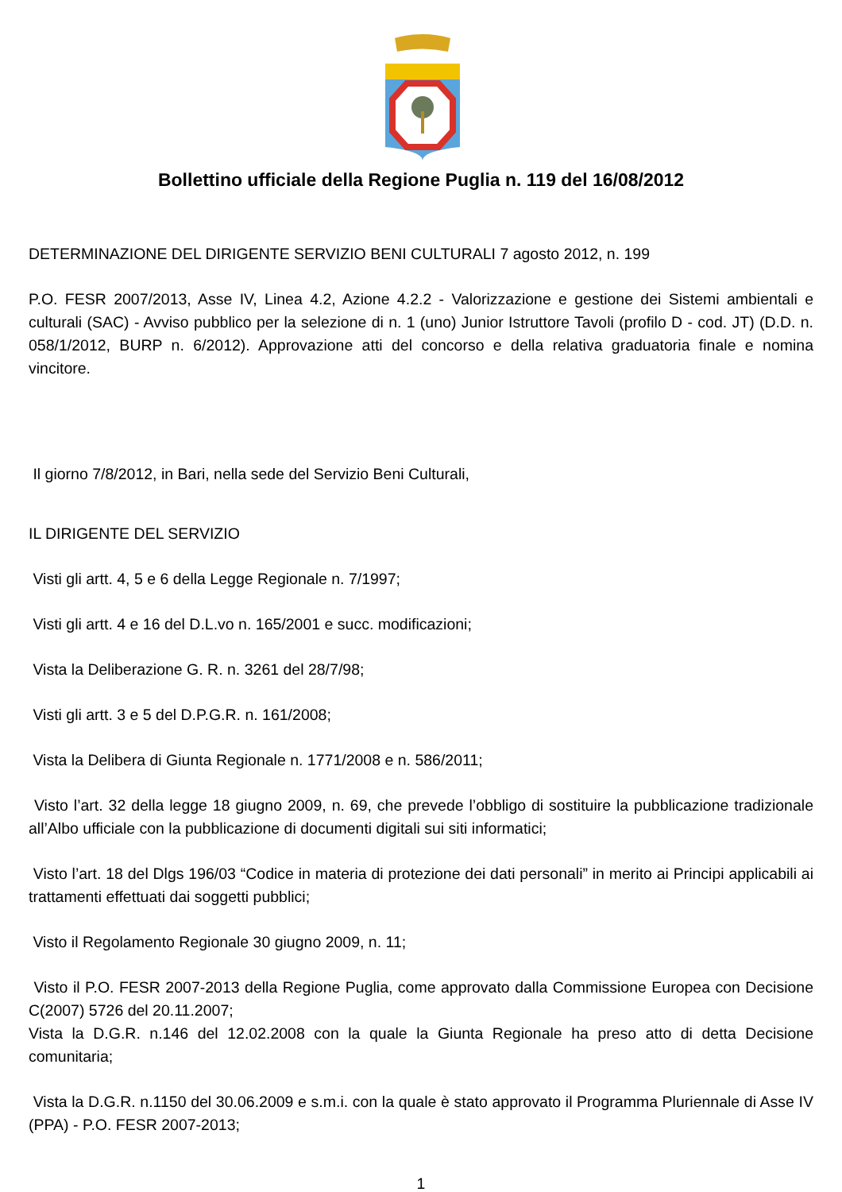Bollettino ufficiale della Regione Puglia n. 119 del 16/08/2012
DETERMINAZIONE DEL DIRIGENTE SERVIZIO BENI CULTURALI 7 agosto 2012, n. 199
P.O. FESR 2007/2013, Asse IV, Linea 4.2, Azione 4.2.2 - Valorizzazione e gestione dei Sistemi ambientali e culturali (SAC) - Avviso pubblico per la selezione di n. 1 (uno) Junior Istruttore Tavoli (profilo D - cod. JT) (D.D. n. 058/1/2012, BURP n. 6/2012). Approvazione atti del concorso e della relativa graduatoria finale e nomina vincitore.
Il giorno 7/8/2012, in Bari, nella sede del Servizio Beni Culturali,
IL DIRIGENTE DEL SERVIZIO
Visti gli artt. 4, 5 e 6 della Legge Regionale n. 7/1997;
Visti gli artt. 4 e 16 del D.L.vo n. 165/2001 e succ. modificazioni;
Vista la Deliberazione G. R. n. 3261 del 28/7/98;
Visti gli artt. 3 e 5 del D.P.G.R. n. 161/2008;
Vista la Delibera di Giunta Regionale n. 1771/2008 e n. 586/2011;
Visto l’art. 32 della legge 18 giugno 2009, n. 69, che prevede l’obbligo di sostituire la pubblicazione tradizionale all’Albo ufficiale con la pubblicazione di documenti digitali sui siti informatici;
Visto l’art. 18 del Dlgs 196/03 “Codice in materia di protezione dei dati personali” in merito ai Principi applicabili ai trattamenti effettuati dai soggetti pubblici;
Visto il Regolamento Regionale 30 giugno 2009, n. 11;
Visto il P.O. FESR 2007-2013 della Regione Puglia, come approvato dalla Commissione Europea con Decisione C(2007) 5726 del 20.11.2007;
Vista la D.G.R. n.146 del 12.02.2008 con la quale la Giunta Regionale ha preso atto di detta Decisione comunitaria;
Vista la D.G.R. n.1150 del 30.06.2009 e s.m.i. con la quale è stato approvato il Programma Pluriennale di Asse IV (PPA) - P.O. FESR 2007-2013;
1